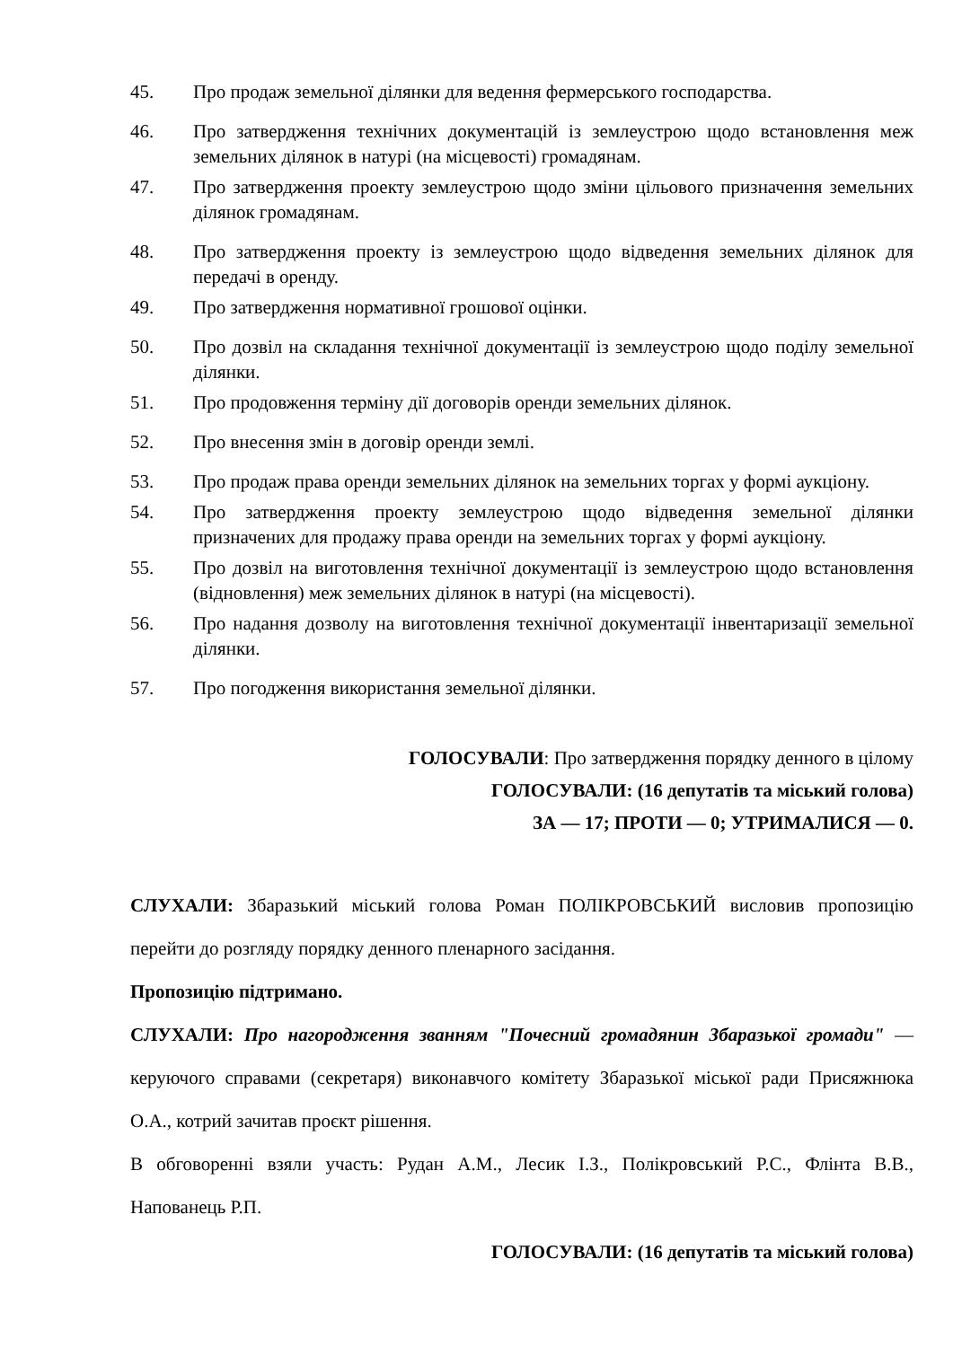45. Про продаж земельної ділянки для ведення фермерського господарства.
46. Про затвердження технічних документацій із землеустрою щодо встановлення меж земельних ділянок в натурі (на місцевості) громадянам.
47. Про затвердження проекту землеустрою щодо зміни цільового призначення земельних ділянок громадянам.
48. Про затвердження проекту із землеустрою щодо відведення земельних ділянок для передачі в оренду.
49. Про затвердження нормативної грошової оцінки.
50. Про дозвіл на складання технічної документації із землеустрою щодо поділу земельної ділянки.
51. Про продовження терміну дії договорів оренди земельних ділянок.
52. Про внесення змін в договір оренди землі.
53. Про продаж права оренди земельних ділянок на земельних торгах у формі аукціону.
54. Про затвердження проекту землеустрою щодо відведення земельної ділянки призначених для продажу права оренди на земельних торгах у формі аукціону.
55. Про дозвіл на виготовлення технічної документації із землеустрою щодо встановлення (відновлення) меж земельних ділянок в натурі (на місцевості).
56. Про надання дозволу на виготовлення технічної документації інвентаризації земельної ділянки.
57. Про погодження використання земельної ділянки.
ГОЛОСУВАЛИ: Про затвердження порядку денного в цілому
ГОЛОСУВАЛИ: (16 депутатів та міський голова)
ЗА — 17; ПРОТИ — 0; УТРИМАЛИСЯ — 0.
СЛУХАЛИ: Збаразький міський голова Роман ПОЛІКРОВСЬКИЙ висловив пропозицію перейти до розгляду порядку денного пленарного засідання.
Пропозицію підтримано.
СЛУХАЛИ: Про нагородження званням "Почесний громадянин Збаразької громади" — керуючого справами (секретаря) виконавчого комітету Збаразької міської ради Присяжнюка О.А., котрий зачитав проєкт рішення.
В обговоренні взяли участь: Рудан А.М., Лесик І.З., Полікровський Р.С., Флінта В.В., Напованець Р.П.
ГОЛОСУВАЛИ: (16 депутатів та міський голова)